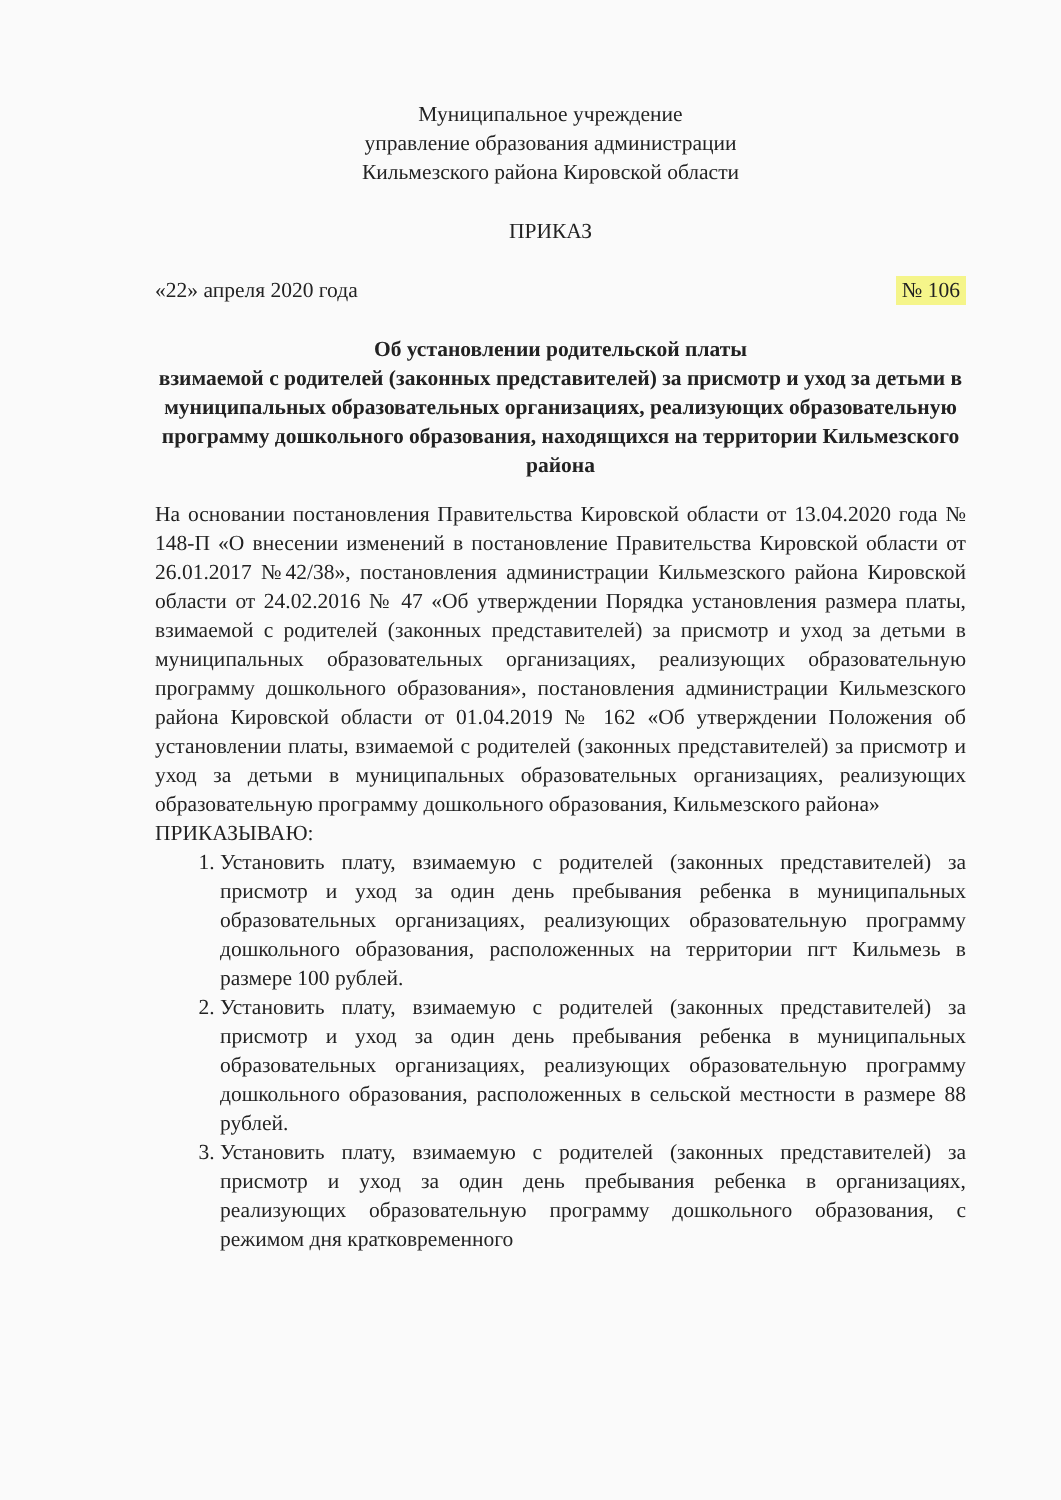Муниципальное учреждение
управление образования администрации
Кильмезского района Кировской области
ПРИКАЗ
«22» апреля 2020 года № 106
Об установлении родительской платы
взимаемой с родителей (законных представителей) за присмотр и уход за детьми в муниципальных образовательных организациях, реализующих образовательную программу дошкольного образования, находящихся на территории Кильмезского района
На основании постановления Правительства Кировской области от 13.04.2020 года № 148-П «О внесении изменений в постановление Правительства Кировской области от 26.01.2017 №42/38», постановления администрации Кильмезского района Кировской области от 24.02.2016 № 47 «Об утверждении Порядка установления размера платы, взимаемой с родителей (законных представителей) за присмотр и уход за детьми в муниципальных образовательных организациях, реализующих образовательную программу дошкольного образования», постановления администрации Кильмезского района Кировской области от 01.04.2019 № 162 «Об утверждении Положения об установлении платы, взимаемой с родителей (законных представителей) за присмотр и уход за детьми в муниципальных образовательных организациях, реализующих образовательную программу дошкольного образования, Кильмезского района»
ПРИКАЗЫВАЮ:
1. Установить плату, взимаемую с родителей (законных представителей) за присмотр и уход за один день пребывания ребенка в муниципальных образовательных организациях, реализующих образовательную программу дошкольного образования, расположенных на территории пгт Кильмезь в размере 100 рублей.
2. Установить плату, взимаемую с родителей (законных представителей) за присмотр и уход за один день пребывания ребенка в муниципальных образовательных организациях, реализующих образовательную программу дошкольного образования, расположенных в сельской местности в размере 88 рублей.
3. Установить плату, взимаемую с родителей (законных представителей) за присмотр и уход за один день пребывания ребенка в организациях, реализующих образовательную программу дошкольного образования, с режимом дня кратковременного